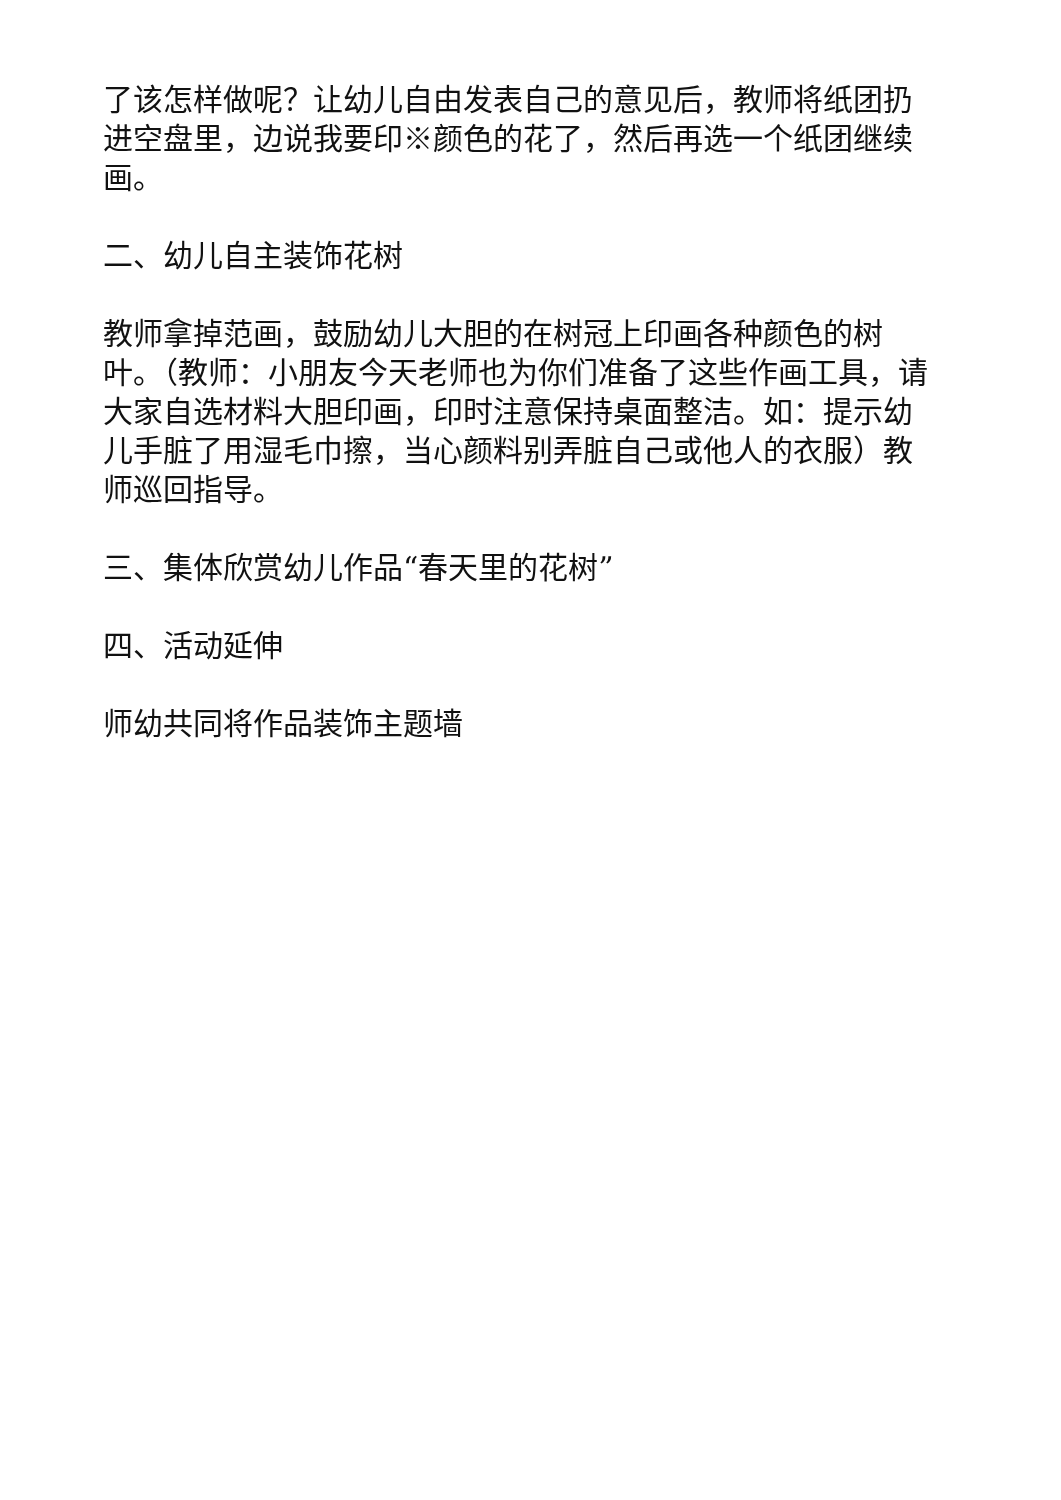了该怎样做呢？让幼儿自由发表自己的意见后，教师将纸团扔进空盘里，边说我要印※颜色的花了，然后再选一个纸团继续画。
二、幼儿自主装饰花树
教师拿掉范画，鼓励幼儿大胆的在树冠上印画各种颜色的树叶。（教师：小朋友今天老师也为你们准备了这些作画工具，请大家自选材料大胆印画，印时注意保持桌面整洁。如：提示幼儿手脏了用湿毛巾擦，当心颜料别弄脏自己或他人的衣服）教师巡回指导。
三、集体欣赏幼儿作品“春天里的花树”
四、活动延伸
师幼共同将作品装饰主题墙